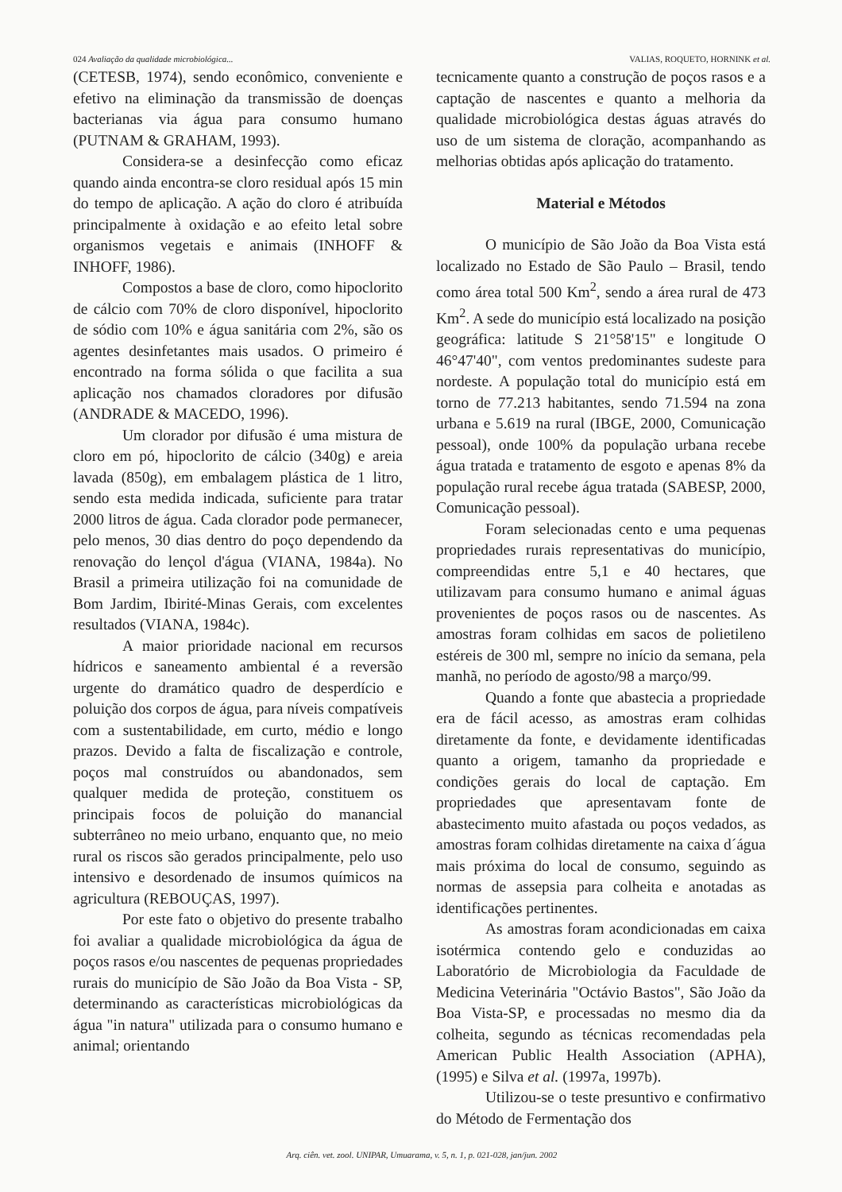024 Avaliação da qualidade microbiológica... VALIAS, ROQUETO, HORNINK et al.
(CETESB, 1974), sendo econômico, conveniente e efetivo na eliminação da transmissão de doenças bacterianas via água para consumo humano (PUTNAM & GRAHAM, 1993).
Considera-se a desinfecção como eficaz quando ainda encontra-se cloro residual após 15 min do tempo de aplicação. A ação do cloro é atribuída principalmente à oxidação e ao efeito letal sobre organismos vegetais e animais (INHOFF & INHOFF, 1986).
Compostos a base de cloro, como hipoclorito de cálcio com 70% de cloro disponível, hipoclorito de sódio com 10% e água sanitária com 2%, são os agentes desinfetantes mais usados. O primeiro é encontrado na forma sólida o que facilita a sua aplicação nos chamados cloradores por difusão (ANDRADE & MACEDO, 1996).
Um clorador por difusão é uma mistura de cloro em pó, hipoclorito de cálcio (340g) e areia lavada (850g), em embalagem plástica de 1 litro, sendo esta medida indicada, suficiente para tratar 2000 litros de água. Cada clorador pode permanecer, pelo menos, 30 dias dentro do poço dependendo da renovação do lençol d'água (VIANA, 1984a). No Brasil a primeira utilização foi na comunidade de Bom Jardim, Ibirité-Minas Gerais, com excelentes resultados (VIANA, 1984c).
A maior prioridade nacional em recursos hídricos e saneamento ambiental é a reversão urgente do dramático quadro de desperdício e poluição dos corpos de água, para níveis compatíveis com a sustentabilidade, em curto, médio e longo prazos. Devido a falta de fiscalização e controle, poços mal construídos ou abandonados, sem qualquer medida de proteção, constituem os principais focos de poluição do manancial subterrâneo no meio urbano, enquanto que, no meio rural os riscos são gerados principalmente, pelo uso intensivo e desordenado de insumos químicos na agricultura (REBOUÇAS, 1997).
Por este fato o objetivo do presente trabalho foi avaliar a qualidade microbiológica da água de poços rasos e/ou nascentes de pequenas propriedades rurais do município de São João da Boa Vista - SP, determinando as características microbiológicas da água "in natura" utilizada para o consumo humano e animal; orientando
tecnicamente quanto a construção de poços rasos e a captação de nascentes e quanto a melhoria da qualidade microbiológica destas águas através do uso de um sistema de cloração, acompanhando as melhorias obtidas após aplicação do tratamento.
Material e Métodos
O município de São João da Boa Vista está localizado no Estado de São Paulo – Brasil, tendo como área total 500 Km<sup>2</sup>, sendo a área rural de 473 Km<sup>2</sup>. A sede do município está localizado na posição geográfica: latitude S 21°58'15" e longitude O 46°47'40", com ventos predominantes sudeste para nordeste. A população total do município está em torno de 77.213 habitantes, sendo 71.594 na zona urbana e 5.619 na rural (IBGE, 2000, Comunicação pessoal), onde 100% da população urbana recebe água tratada e tratamento de esgoto e apenas 8% da população rural recebe água tratada (SABESP, 2000, Comunicação pessoal).
Foram selecionadas cento e uma pequenas propriedades rurais representativas do município, compreendidas entre 5,1 e 40 hectares, que utilizavam para consumo humano e animal águas provenientes de poços rasos ou de nascentes. As amostras foram colhidas em sacos de polietileno estéreis de 300 ml, sempre no início da semana, pela manhã, no período de agosto/98 a março/99.
Quando a fonte que abastecia a propriedade era de fácil acesso, as amostras eram colhidas diretamente da fonte, e devidamente identificadas quanto a origem, tamanho da propriedade e condições gerais do local de captação. Em propriedades que apresentavam fonte de abastecimento muito afastada ou poços vedados, as amostras foram colhidas diretamente na caixa d´água mais próxima do local de consumo, seguindo as normas de assepsia para colheita e anotadas as identificações pertinentes.
As amostras foram acondicionadas em caixa isotérmica contendo gelo e conduzidas ao Laboratório de Microbiologia da Faculdade de Medicina Veterinária "Octávio Bastos", São João da Boa Vista-SP, e processadas no mesmo dia da colheita, segundo as técnicas recomendadas pela American Public Health Association (APHA), (1995) e Silva et al. (1997a, 1997b).
Utilizou-se o teste presuntivo e confirmativo do Método de Fermentação dos
Arq. ciên. vet. zool. UNIPAR, Umuarama, v. 5, n. 1, p. 021-028, jan/jun. 2002